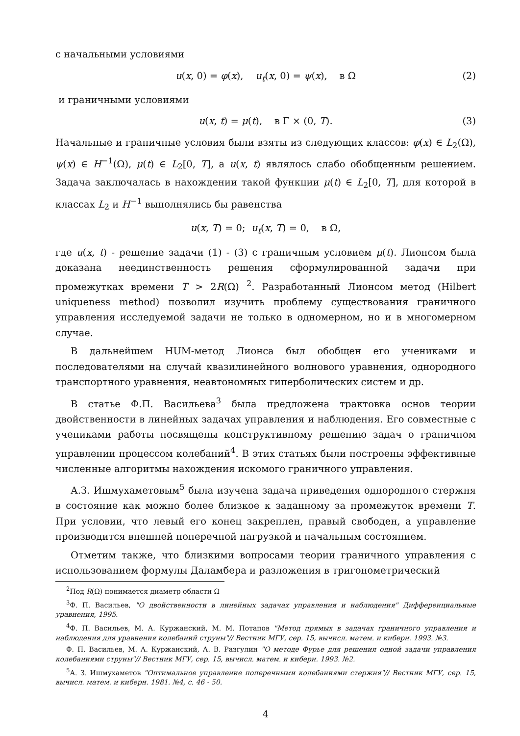с начальными условиями
u(x, 0) = φ(x), u<sub>t</sub>(x, 0) = ψ(x), в Ω (2)
и граничными условиями
u(x, t) = μ(t), в Γ × (0, T). (3)
Начальные и граничные условия были взяты из следующих классов: φ(x) ∈ L<sub>2</sub>(Ω), ψ(x) ∈ H<sup>−1</sup>(Ω), μ(t) ∈ L<sub>2</sub>[0, T], а u(x, t) являлось слабо обобщенным решением. Задача заключалась в нахождении такой функции μ(t) ∈ L<sub>2</sub>[0, T], для которой в классах L<sub>2</sub> и H<sup>−1</sup> выполнялись бы равенства
u(x, T) = 0; u<sub>t</sub>(x, T) = 0, в Ω,
где u(x, t) - решение задачи (1) - (3) с граничным условием μ(t). Лионсом была доказана неединственность решения сформулированной задачи при промежутках времени T > 2R(Ω) <sup>2</sup>. Разработанный Лионсом метод (Hilbert uniqueness method) позволил изучить проблему существования граничного управления исследуемой задачи не только в одномерном, но и в многомерном случае.
В дальнейшем HUM-метод Лионса был обобщен его учениками и последователями на случай квазилинейного волнового уравнения, однородного транспортного уравнения, неавтономных гиперболических систем и др.
В статье Ф.П. Васильева<sup>3</sup> была предложена трактовка основ теории двойственности в линейных задачах управления и наблюдения. Его совместные с учениками работы посвящены конструктивному решению задач о граничном управлении процессом колебаний<sup>4</sup>. В этих статьях были построены эффективные численные алгоритмы нахождения искомого граничного управления.
А.З. Ишмухаметовым<sup>5</sup> была изучена задача приведения однородного стержня в состояние как можно более близкое к заданному за промежуток времени T. При условии, что левый его конец закреплен, правый свободен, а управление производится внешней поперечной нагрузкой и начальным состоянием.
Отметим также, что близкими вопросами теории граничного управления с использованием формулы Даламбера и разложения в тригонометрический
<sup>2</sup> Под R(Ω) понимается диаметр области Ω
<sup>3</sup> Ф. П. Васильев, "О двойственности в линейных задачах управления и наблюдения" Дифференциальные уравнения, 1995.
<sup>4</sup> Ф. П. Васильев, М. А. Куржанский, М. М. Потапов "Метод прямых в задачах граничного управления и наблюдения для уравнения колебаний струны"// Вестник МГУ, сер. 15, вычисл. матем. и киберн. 1993. №3.
Ф. П. Васильев, М. А. Куржанский, А. В. Разгулин "О методе Фурье для решения одной задачи управления колебаниями струны"// Вестник МГУ, сер. 15, вычисл. матем. и киберн. 1993. №2.
<sup>5</sup> А. З. Ишмухаметов "Оптимальное управление поперечными колебаниями стержня"// Вестник МГУ, сер. 15, вычисл. матем. и киберн. 1981. №4, с. 46 - 50.
4